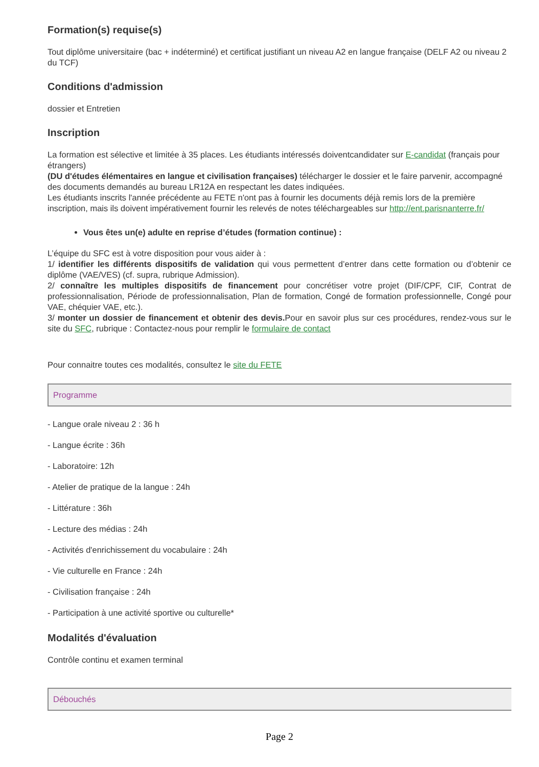Formation(s) requise(s)
Tout diplôme universitaire (bac + indéterminé) et certificat justifiant un niveau A2 en langue française (DELF A2 ou niveau 2 du TCF)
Conditions d'admission
dossier et Entretien
Inscription
La formation est sélective et limitée à 35 places. Les étudiants intéressés doiventcandidater sur E-candidat (français pour étrangers)
(DU d'études élémentaires en langue et civilisation françaises) télécharger le dossier et le faire parvenir, accompagné des documents demandés au bureau LR12A en respectant les dates indiquées.
Les étudiants inscrits l'année précédente au FETE n'ont pas à fournir les documents déjà remis lors de la première inscription, mais ils doivent impérativement fournir les relevés de notes téléchargeables sur http://ent.parisnanterre.fr/
Vous êtes un(e) adulte en reprise d’études (formation continue) :
L’équipe du SFC est à votre disposition pour vous aider à :
1/ identifier les différents dispositifs de validation qui vous permettent d’entrer dans cette formation ou d’obtenir ce diplôme (VAE/VES) (cf. supra, rubrique Admission).
2/ connaître les multiples dispositifs de financement pour concrétiser votre projet (DIF/CPF, CIF, Contrat de professionnalisation, Période de professionnalisation, Plan de formation, Congé de formation professionnelle, Congé pour VAE, chéquier VAE, etc.).
3/ monter un dossier de financement et obtenir des devis. Pour en savoir plus sur ces procédures, rendez-vous sur le site du SFC, rubrique : Contactez-nous pour remplir le formulaire de contact
Pour connaitre toutes ces modalités, consultez le site du FETE
Programme
- Langue orale niveau 2 : 36 h
- Langue écrite : 36h
- Laboratoire: 12h
- Atelier de pratique de la langue : 24h
- Littérature : 36h
- Lecture des médias : 24h
- Activités d'enrichissement du vocabulaire : 24h
- Vie culturelle en France : 24h
- Civilisation française : 24h
- Participation à une activité sportive ou culturelle*
Modalités d'évaluation
Contrôle continu et examen terminal
Débouchés
Page 2